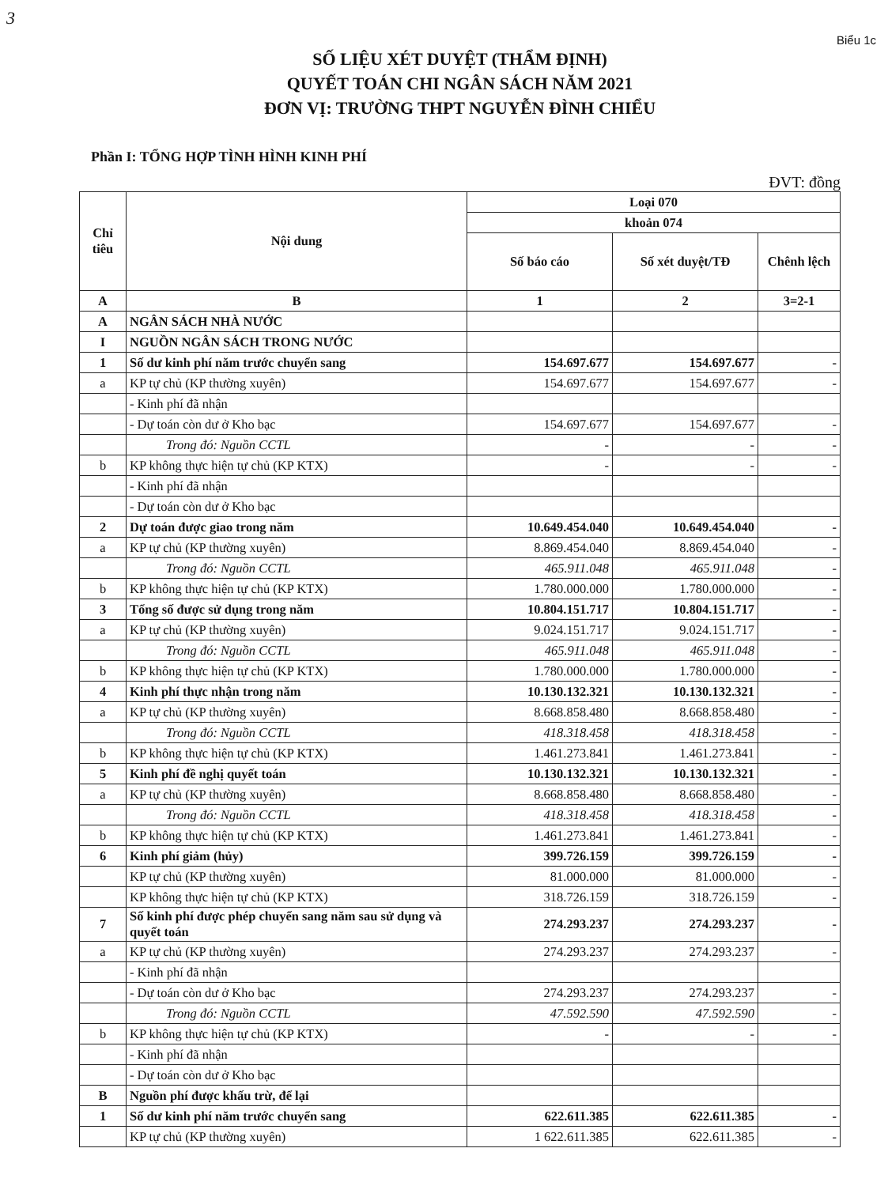3
Biểu 1c
SỐ LIỆU XÉT DUYỆT (THẨM ĐỊNH)
QUYẾT TOÁN CHI NGÂN SÁCH NĂM 2021
ĐƠN VỊ: TRƯỜNG THPT NGUYỄN ĐÌNH CHIỂU
Phần I: TỔNG HỢP TÌNH HÌNH KINH PHÍ
ĐVT: đồng
| Chỉ tiêu | Nội dung | Loại 070 | | |
| --- | --- | --- | --- | --- |
| | | khoản 074 | | |
| | | Số báo cáo | Số xét duyệt/TĐ | Chênh lệch |
| A | B | 1 | 2 | 3=2-1 |
| A | NGÂN SÁCH NHÀ NƯỚC | | | |
| I | NGUỒN NGÂN SÁCH TRONG NƯỚC | | | |
| 1 | Số dư kinh phí năm trước chuyển sang | 154.697.677 | 154.697.677 | - |
| a | KP tự chủ (KP thường xuyên) | 154.697.677 | 154.697.677 | - |
| | - Kinh phí đã nhận | | | |
| | - Dự toán còn dư ở Kho bạc | 154.697.677 | 154.697.677 | - |
| | Trong đó: Nguồn CCTL | - | - | - |
| b | KP không thực hiện tự chủ (KP KTX) | - | - | - |
| | - Kinh phí đã nhận | | | |
| | - Dự toán còn dư ở Kho bạc | | | |
| 2 | Dự toán được giao trong năm | 10.649.454.040 | 10.649.454.040 | - |
| a | KP tự chủ (KP thường xuyên) | 8.869.454.040 | 8.869.454.040 | - |
| | Trong đó: Nguồn CCTL | 465.911.048 | 465.911.048 | - |
| b | KP không thực hiện tự chủ (KP KTX) | 1.780.000.000 | 1.780.000.000 | - |
| 3 | Tổng số được sử dụng trong năm | 10.804.151.717 | 10.804.151.717 | - |
| a | KP tự chủ (KP thường xuyên) | 9.024.151.717 | 9.024.151.717 | - |
| | Trong đó: Nguồn CCTL | 465.911.048 | 465.911.048 | - |
| b | KP không thực hiện tự chủ (KP KTX) | 1.780.000.000 | 1.780.000.000 | - |
| 4 | Kinh phí thực nhận trong năm | 10.130.132.321 | 10.130.132.321 | - |
| a | KP tự chủ (KP thường xuyên) | 8.668.858.480 | 8.668.858.480 | - |
| | Trong đó: Nguồn CCTL | 418.318.458 | 418.318.458 | - |
| b | KP không thực hiện tự chủ (KP KTX) | 1.461.273.841 | 1.461.273.841 | - |
| 5 | Kinh phí đề nghị quyết toán | 10.130.132.321 | 10.130.132.321 | - |
| a | KP tự chủ (KP thường xuyên) | 8.668.858.480 | 8.668.858.480 | - |
| | Trong đó: Nguồn CCTL | 418.318.458 | 418.318.458 | - |
| b | KP không thực hiện tự chủ (KP KTX) | 1.461.273.841 | 1.461.273.841 | - |
| 6 | Kinh phí giảm (hủy) | 399.726.159 | 399.726.159 | - |
| | KP tự chủ (KP thường xuyên) | 81.000.000 | 81.000.000 | - |
| | KP không thực hiện tự chủ (KP KTX) | 318.726.159 | 318.726.159 | - |
| 7 | Số kinh phí được phép chuyển sang năm sau sử dụng và quyết toán | 274.293.237 | 274.293.237 | - |
| a | KP tự chủ (KP thường xuyên) | 274.293.237 | 274.293.237 | - |
| | - Kinh phí đã nhận | | | |
| | - Dự toán còn dư ở Kho bạc | 274.293.237 | 274.293.237 | - |
| | Trong đó: Nguồn CCTL | 47.592.590 | 47.592.590 | - |
| b | KP không thực hiện tự chủ (KP KTX) | - | - | - |
| | - Kinh phí đã nhận | | | |
| | - Dự toán còn dư ở Kho bạc | | | |
| B | Nguồn phí được khấu trừ, để lại | | | |
| 1 | Số dư kinh phí năm trước chuyển sang | 622.611.385 | 622.611.385 | - |
| | KP tự chủ (KP thường xuyên) | 1 622.611.385 | 622.611.385 | - |